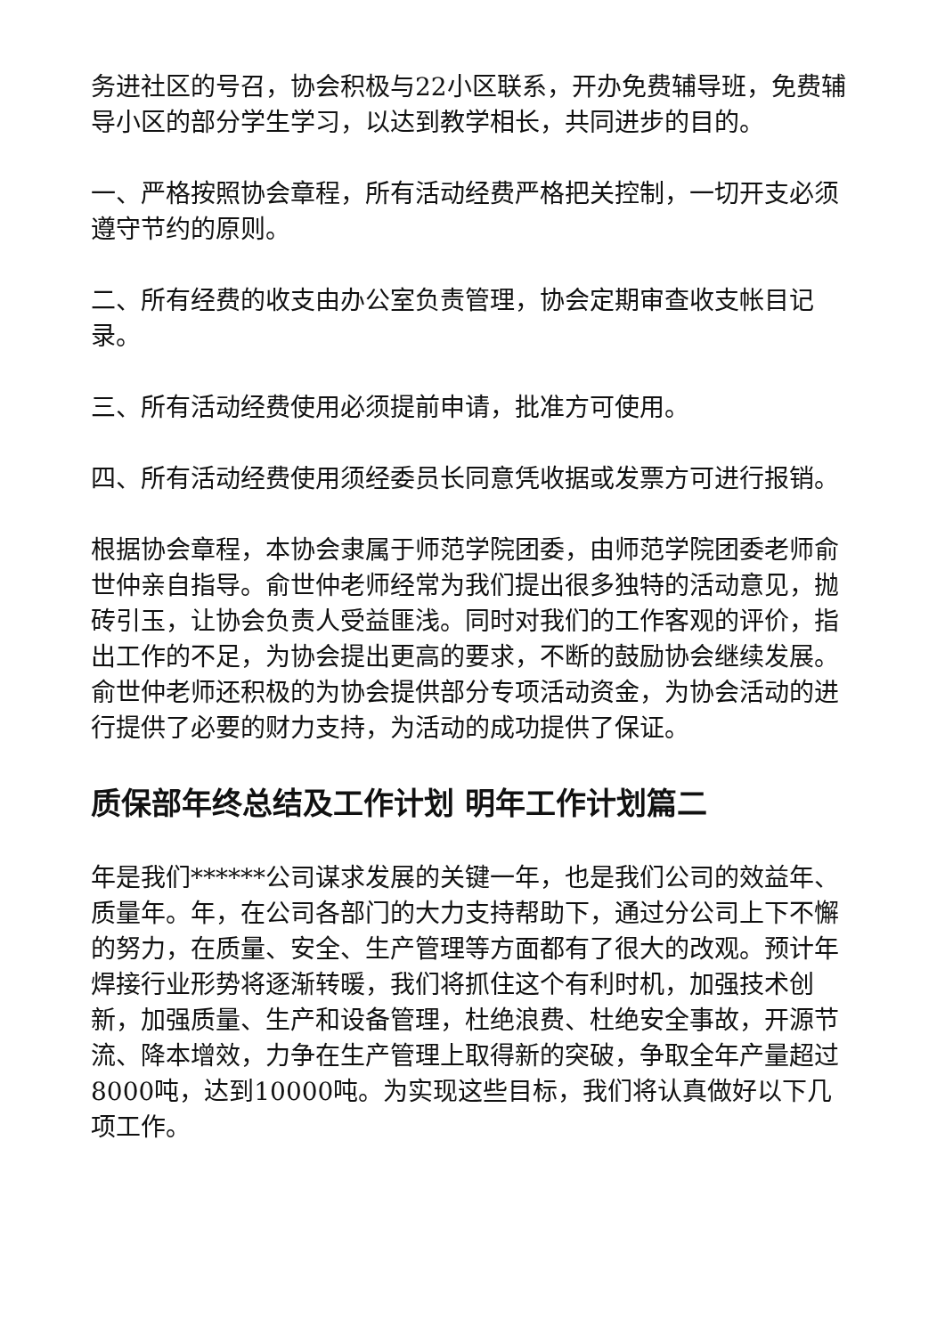务进社区的号召，协会积极与22小区联系，开办免费辅导班，免费辅导小区的部分学生学习，以达到教学相长，共同进步的目的。
一、严格按照协会章程，所有活动经费严格把关控制，一切开支必须遵守节约的原则。
二、所有经费的收支由办公室负责管理，协会定期审查收支帐目记录。
三、所有活动经费使用必须提前申请，批准方可使用。
四、所有活动经费使用须经委员长同意凭收据或发票方可进行报销。
根据协会章程，本协会隶属于师范学院团委，由师范学院团委老师俞世仲亲自指导。俞世仲老师经常为我们提出很多独特的活动意见，抛砖引玉，让协会负责人受益匪浅。同时对我们的工作客观的评价，指出工作的不足，为协会提出更高的要求，不断的鼓励协会继续发展。俞世仲老师还积极的为协会提供部分专项活动资金，为协会活动的进行提供了必要的财力支持，为活动的成功提供了保证。
质保部年终总结及工作计划 明年工作计划篇二
年是我们******公司谋求发展的关键一年，也是我们公司的效益年、质量年。年，在公司各部门的大力支持帮助下，通过分公司上下不懈的努力，在质量、安全、生产管理等方面都有了很大的改观。预计年焊接行业形势将逐渐转暖，我们将抓住这个有利时机，加强技术创新，加强质量、生产和设备管理，杜绝浪费、杜绝安全事故，开源节流、降本增效，力争在生产管理上取得新的突破，争取全年产量超过8000吨，达到10000吨。为实现这些目标，我们将认真做好以下几项工作。